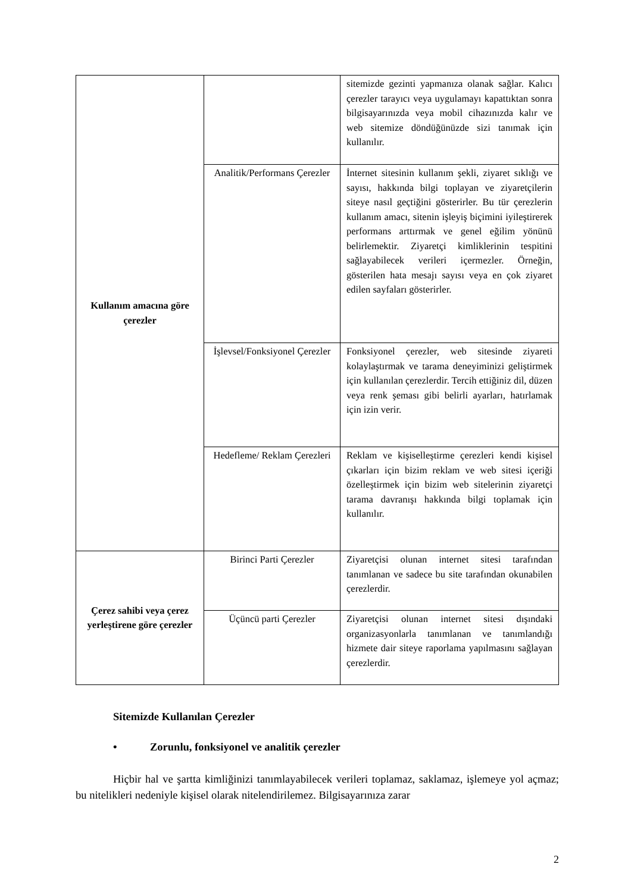| Kullanım amacına göre çerezler | | sitemizde gezinti yapmanıza olanak sağlar. Kalıcı çerezler tarayıcı veya uygulamayı kapattıktan sonra bilgisayarınızda veya mobil cihazınızda kalır ve web sitemize döndüğünüzde sizi tanımak için kullanılır. |
| | Analitik/Performans Çerezler | İnternet sitesinin kullanım şekli, ziyaret sıklığı ve sayısı, hakkında bilgi toplayan ve ziyaretçilerin siteye nasıl geçtiğini gösterirler. Bu tür çerezlerin kullanım amacı, sitenin işleyiş biçimini iyileştirerek performans arttırmak ve genel eğilim yönünü belirlemektir. Ziyaretçi kimliklerinin tespitini sağlayabilecek verileri içermezler. Örneğin, gösterilen hata mesajı sayısı veya en çok ziyaret edilen sayfaları gösterirler. |
| | İşlevsel/Fonksiyonel Çerezler | Fonksiyonel çerezler, web sitesinde ziyareti kolaylaştırmak ve tarama deneyiminizi geliştirmek için kullanılan çerezlerdir. Tercih ettiğiniz dil, düzen veya renk şeması gibi belirli ayarları, hatırlamak için izin verir. |
| | Hedefleme/ Reklam Çerezleri | Reklam ve kişiselleştirme çerezleri kendi kişisel çıkarları için bizim reklam ve web sitesi içeriği özelleştirmek için bizim web sitelerinin ziyaretçi tarama davranışı hakkında bilgi toplamak için kullanılır. |
| Çerez sahibi veya çerez yerleştirene göre çerezler | Birinci Parti Çerezler | Ziyaretçisi olunan internet sitesi tarafından tanımlanan ve sadece bu site tarafından okunabilen çerezlerdir. |
| | Üçüncü parti Çerezler | Ziyaretçisi olunan internet sitesi dışındaki organizasyonlarla tanımlanan ve tanımlandığı hizmete dair siteye raporlama yapılmasını sağlayan çerezlerdir. |
Sitemizde Kullanılan Çerezler
• Zorunlu, fonksiyonel ve analitik çerezler
Hiçbir hal ve şartta kimliğinizi tanımlayabilecek verileri toplamaz, saklamaz, işlemeye yol açmaz; bu nitelikleri nedeniyle kişisel olarak nitelendirilemez. Bilgisayarınıza zarar
2